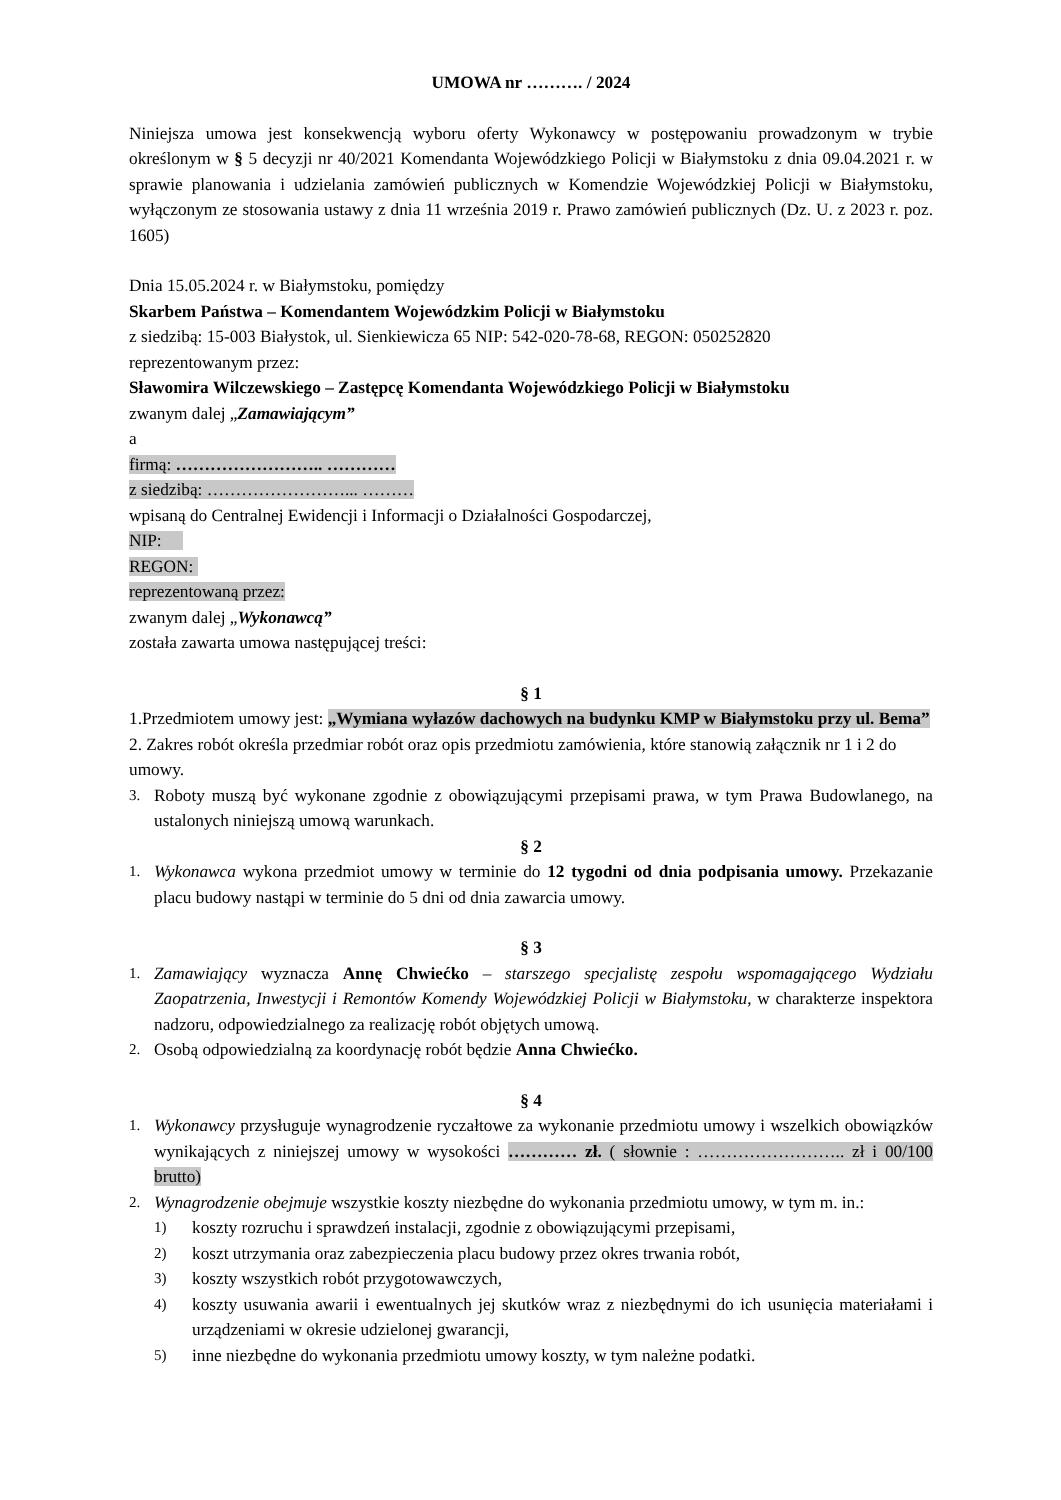UMOWA nr ………. / 2024
Niniejsza umowa jest konsekwencją wyboru oferty Wykonawcy w postępowaniu prowadzonym w trybie określonym w § 5 decyzji nr 40/2021 Komendanta Wojewódzkiego Policji w Białymstoku z dnia 09.04.2021 r. w sprawie planowania i udzielania zamówień publicznych w Komendzie Wojewódzkiej Policji w Białymstoku, wyłączonym ze stosowania ustawy z dnia 11 września 2019 r. Prawo zamówień publicznych (Dz. U. z 2023 r. poz. 1605)
Dnia 15.05.2024 r. w Białymstoku, pomiędzy
Skarbem Państwa – Komendantem Wojewódzkim Policji w Białymstoku
z siedzibą: 15-003 Białystok, ul. Sienkiewicza 65 NIP: 542-020-78-68, REGON: 050252820
reprezentowanym przez:
Sławomira Wilczewskiego – Zastępcę Komendanta Wojewódzkiego Policji w Białymstoku
zwanym dalej „Zamawiającym”
a
firmą: …………………….. …………
z siedzibą: ……………………... ………
wpisaną do Centralnej Ewidencji i Informacji o Działalności Gospodarczej,
NIP:
REGON:
reprezentowaną przez:
zwanym dalej „Wykonawcą”
została zawarta umowa następującej treści:
§ 1
1.Przedmiotem umowy jest: „Wymiana wyłazów dachowych na budynku KMP w Białymstoku przy ul. Bema”
2. Zakres robót określa przedmiar robót oraz opis przedmiotu zamówienia, które stanowią załącznik nr 1 i 2 do umowy.
3. Roboty muszą być wykonane zgodnie z obowiązującymi przepisami prawa, w tym Prawa Budowlanego, na ustalonych niniejszą umową warunkach.
§ 2
1. Wykonawca wykona przedmiot umowy w terminie do 12 tygodni od dnia podpisania umowy. Przekazanie placu budowy nastąpi w terminie do 5 dni od dnia zawarcia umowy.
§ 3
1. Zamawiający wyznacza Annę Chwiećko – starszego specjalistę zespołu wspomagającego Wydziału Zaopatrzenia, Inwestycji i Remontów Komendy Wojewódzkiej Policji w Białymstoku, w charakterze inspektora nadzoru, odpowiedzialnego za realizację robót objętych umową.
2. Osobą odpowiedzialną za koordynację robót będzie Anna Chwiećko.
§ 4
1. Wykonawcy przysługuje wynagrodzenie ryczałtowe za wykonanie przedmiotu umowy i wszelkich obowiązków wynikających z niniejszej umowy w wysokości ………… zł. ( słownie : …………………….. zł i 00/100 brutto)
2. Wynagrodzenie obejmuje wszystkie koszty niezbędne do wykonania przedmiotu umowy, w tym m. in.:
1) koszty rozruchu i sprawdzeń instalacji, zgodnie z obowiązującymi przepisami,
2) koszt utrzymania oraz zabezpieczenia placu budowy przez okres trwania robót,
3) koszty wszystkich robót przygotowawczych,
4) koszty usuwania awarii i ewentualnych jej skutków wraz z niezbędnymi do ich usunięcia materiałami i urządzeniami w okresie udzielonej gwarancji,
5) inne niezbędne do wykonania przedmiotu umowy koszty, w tym należne podatki.